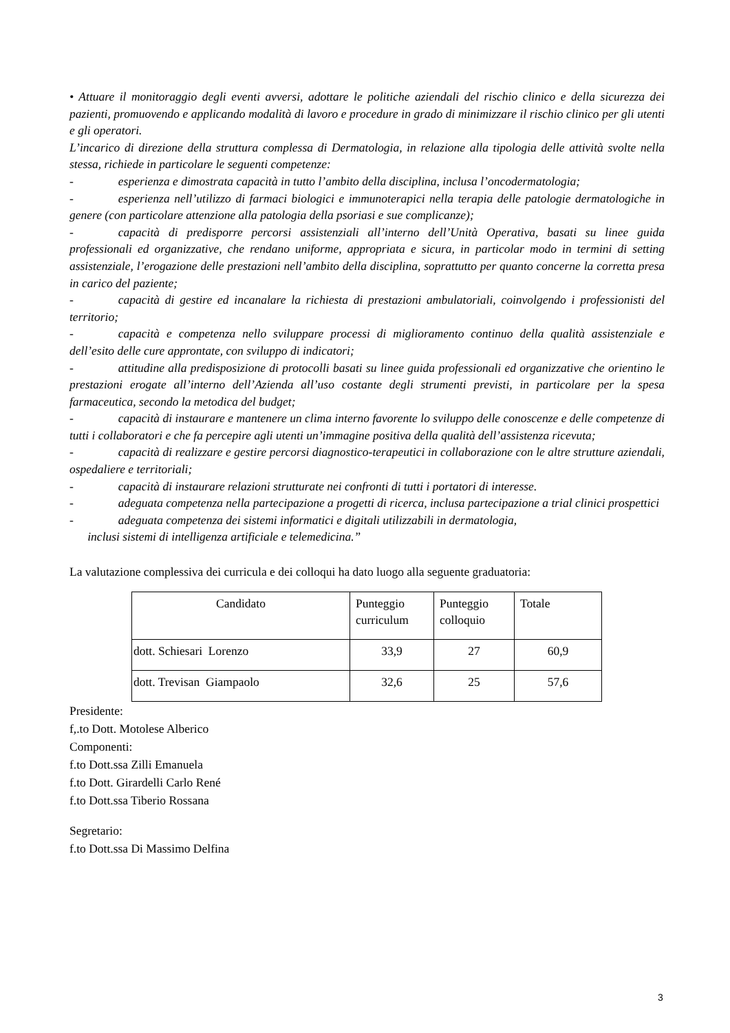• Attuare il monitoraggio degli eventi avversi, adottare le politiche aziendali del rischio clinico e della sicurezza dei pazienti, promuovendo e applicando modalità di lavoro e procedure in grado di minimizzare il rischio clinico per gli utenti e gli operatori.
L’incarico di direzione della struttura complessa di Dermatologia, in relazione alla tipologia delle attività svolte nella stessa, richiede in particolare le seguenti competenze:
- esperienza e dimostrata capacità in tutto l’ambito della disciplina, inclusa l’oncodermatologia;
- esperienza nell’utilizzo di farmaci biologici e immunoterapici nella terapia delle patologie dermatologiche in genere (con particolare attenzione alla patologia della psoriasi e sue complicanze);
- capacità di predisporre percorsi assistenziali all’interno dell’Unità Operativa, basati su linee guida professionali ed organizzative, che rendano uniforme, appropriata e sicura, in particolar modo in termini di setting assistenziale, l’erogazione delle prestazioni nell’ambito della disciplina, soprattutto per quanto concerne la corretta presa in carico del paziente;
- capacità di gestire ed incanalare la richiesta di prestazioni ambulatoriali, coinvolgendo i professionisti del territorio;
- capacità e competenza nello sviluppare processi di miglioramento continuo della qualità assistenziale e dell’esito delle cure approntate, con sviluppo di indicatori;
- attitudine alla predisposizione di protocolli basati su linee guida professionali ed organizzative che orientino le prestazioni erogate all’interno dell’Azienda all’uso costante degli strumenti previsti, in particolare per la spesa farmaceutica, secondo la metodica del budget;
- capacità di instaurare e mantenere un clima interno favorente lo sviluppo delle conoscenze e delle competenze di tutti i collaboratori e che fa percepire agli utenti un’immagine positiva della qualità dell’assistenza ricevuta;
- capacità di realizzare e gestire percorsi diagnostico-terapeutici in collaborazione con le altre strutture aziendali, ospedaliere e territoriali;
- capacità di instaurare relazioni strutturate nei confronti di tutti i portatori di interesse.
- adeguata competenza nella partecipazione a progetti di ricerca, inclusa partecipazione a trial clinici prospettici
- adeguata competenza dei sistemi informatici e digitali utilizzabili in dermatologia,
inclusi sistemi di intelligenza artificiale e telemedicina.”
La valutazione complessiva dei curricula e dei colloqui ha dato luogo alla seguente graduatoria:
| Candidato | Punteggio curriculum | Punteggio colloquio | Totale |
| --- | --- | --- | --- |
| dott. Schiesari Lorenzo | 33,9 | 27 | 60,9 |
| dott. Trevisan Giampaolo | 32,6 | 25 | 57,6 |
Presidente:
f,.to Dott. Motolese Alberico
Componenti:
f.to Dott.ssa Zilli Emanuela
f.to Dott. Girardelli Carlo René
f.to Dott.ssa Tiberio Rossana
Segretario:
f.to Dott.ssa Di Massimo Delfina
3